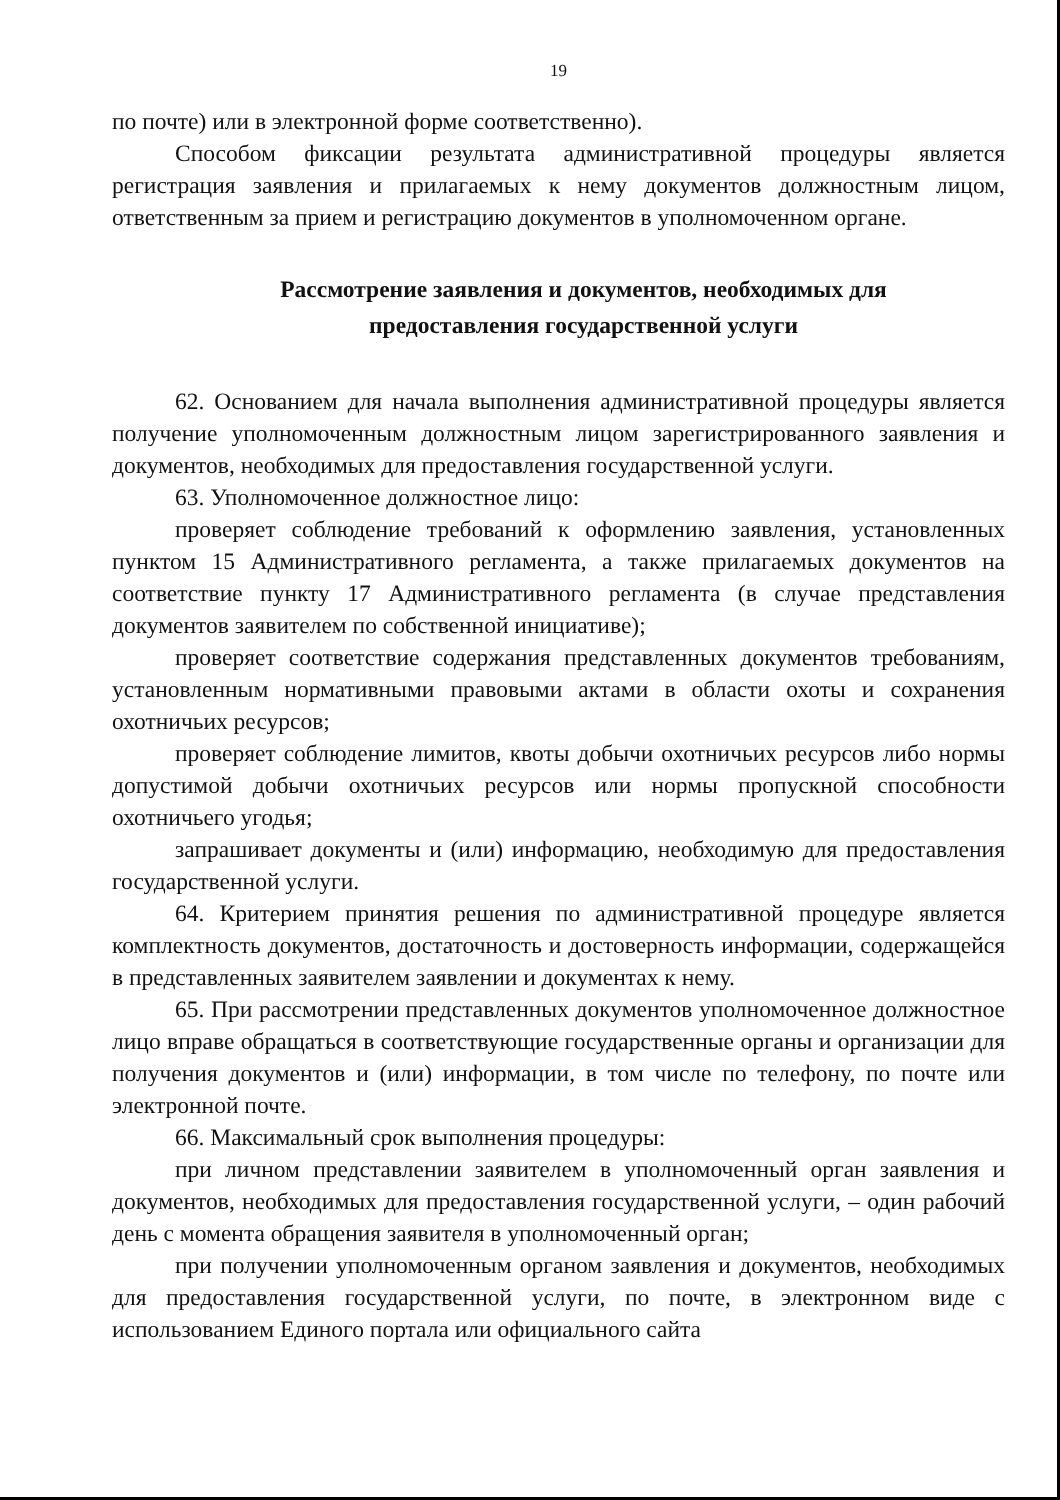19
по почте) или в электронной форме соответственно).
Способом фиксации результата административной процедуры является регистрация заявления и прилагаемых к нему документов должностным лицом, ответственным за прием и регистрацию документов в уполномоченном органе.
Рассмотрение заявления и документов, необходимых для
предоставления государственной услуги
62. Основанием для начала выполнения административной процедуры является получение уполномоченным должностным лицом зарегистрированного заявления и документов, необходимых для предоставления государственной услуги.
63. Уполномоченное должностное лицо:
проверяет соблюдение требований к оформлению заявления, установленных пунктом 15 Административного регламента, а также прилагаемых документов на соответствие пункту 17 Административного регламента (в случае представления документов заявителем по собственной инициативе);
проверяет соответствие содержания представленных документов требованиям, установленным нормативными правовыми актами в области охоты и сохранения охотничьих ресурсов;
проверяет соблюдение лимитов, квоты добычи охотничьих ресурсов либо нормы допустимой добычи охотничьих ресурсов или нормы пропускной способности охотничьего угодья;
запрашивает документы и (или) информацию, необходимую для предоставления государственной услуги.
64. Критерием принятия решения по административной процедуре является комплектность документов, достаточность и достоверность информации, содержащейся в представленных заявителем заявлении и документах к нему.
65. При рассмотрении представленных документов уполномоченное должностное лицо вправе обращаться в соответствующие государственные органы и организации для получения документов и (или) информации, в том числе по телефону, по почте или электронной почте.
66. Максимальный срок выполнения процедуры:
при личном представлении заявителем в уполномоченный орган заявления и документов, необходимых для предоставления государственной услуги, – один рабочий день с момента обращения заявителя в уполномоченный орган;
при получении уполномоченным органом заявления и документов, необходимых для предоставления государственной услуги, по почте, в электронном виде с использованием Единого портала или официального сайта